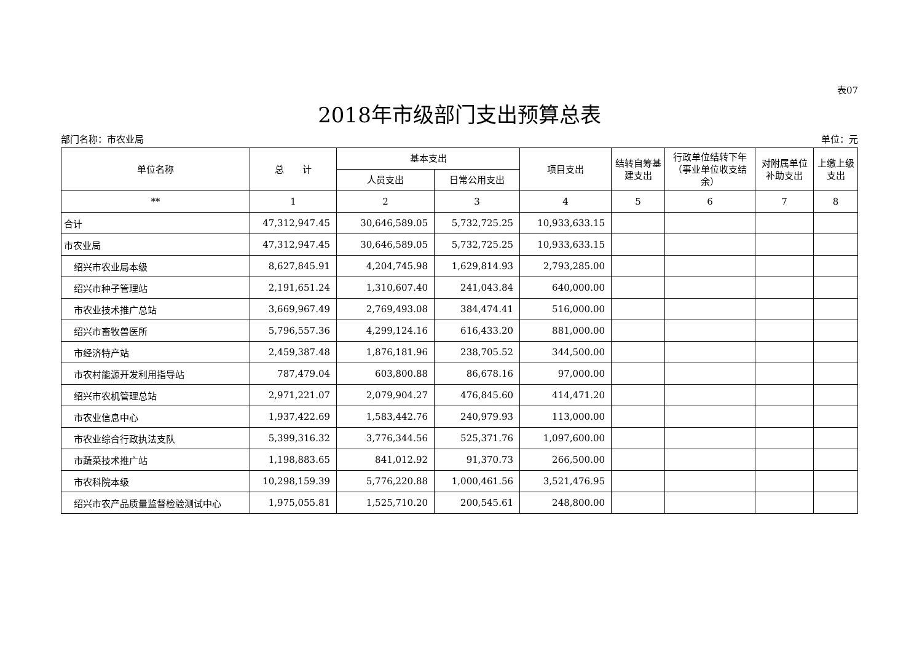表07
2018年市级部门支出预算总表
部门名称：市农业局 单位：元
| 单位名称 | 总 计 | 基本支出 | | 项目支出 | 结转自筹基建支出 | 行政单位结转下年（事业单位收支结余） | 对附属单位补助支出 | 上缴上级支出 |
| --- | --- | --- | --- | --- | --- | --- | --- | --- |
| | | 人员支出 | 日常公用支出 | | | | | |
| ** | 1 | 2 | 3 | 4 | 5 | 6 | 7 | 8 |
| 合计 | 47,312,947.45 | 30,646,589.05 | 5,732,725.25 | 10,933,633.15 | | | | |
| 市农业局 | 47,312,947.45 | 30,646,589.05 | 5,732,725.25 | 10,933,633.15 | | | | |
| 绍兴市农业局本级 | 8,627,845.91 | 4,204,745.98 | 1,629,814.93 | 2,793,285.00 | | | | |
| 绍兴市种子管理站 | 2,191,651.24 | 1,310,607.40 | 241,043.84 | 640,000.00 | | | | |
| 市农业技术推广总站 | 3,669,967.49 | 2,769,493.08 | 384,474.41 | 516,000.00 | | | | |
| 绍兴市畜牧兽医所 | 5,796,557.36 | 4,299,124.16 | 616,433.20 | 881,000.00 | | | | |
| 市经济特产站 | 2,459,387.48 | 1,876,181.96 | 238,705.52 | 344,500.00 | | | | |
| 市农村能源开发利用指导站 | 787,479.04 | 603,800.88 | 86,678.16 | 97,000.00 | | | | |
| 绍兴市农机管理总站 | 2,971,221.07 | 2,079,904.27 | 476,845.60 | 414,471.20 | | | | |
| 市农业信息中心 | 1,937,422.69 | 1,583,442.76 | 240,979.93 | 113,000.00 | | | | |
| 市农业综合行政执法支队 | 5,399,316.32 | 3,776,344.56 | 525,371.76 | 1,097,600.00 | | | | |
| 市蔬菜技术推广站 | 1,198,883.65 | 841,012.92 | 91,370.73 | 266,500.00 | | | | |
| 市农科院本级 | 10,298,159.39 | 5,776,220.88 | 1,000,461.56 | 3,521,476.95 | | | | |
| 绍兴市农产品质量监督检验测试中心 | 1,975,055.81 | 1,525,710.20 | 200,545.61 | 248,800.00 | | | | |